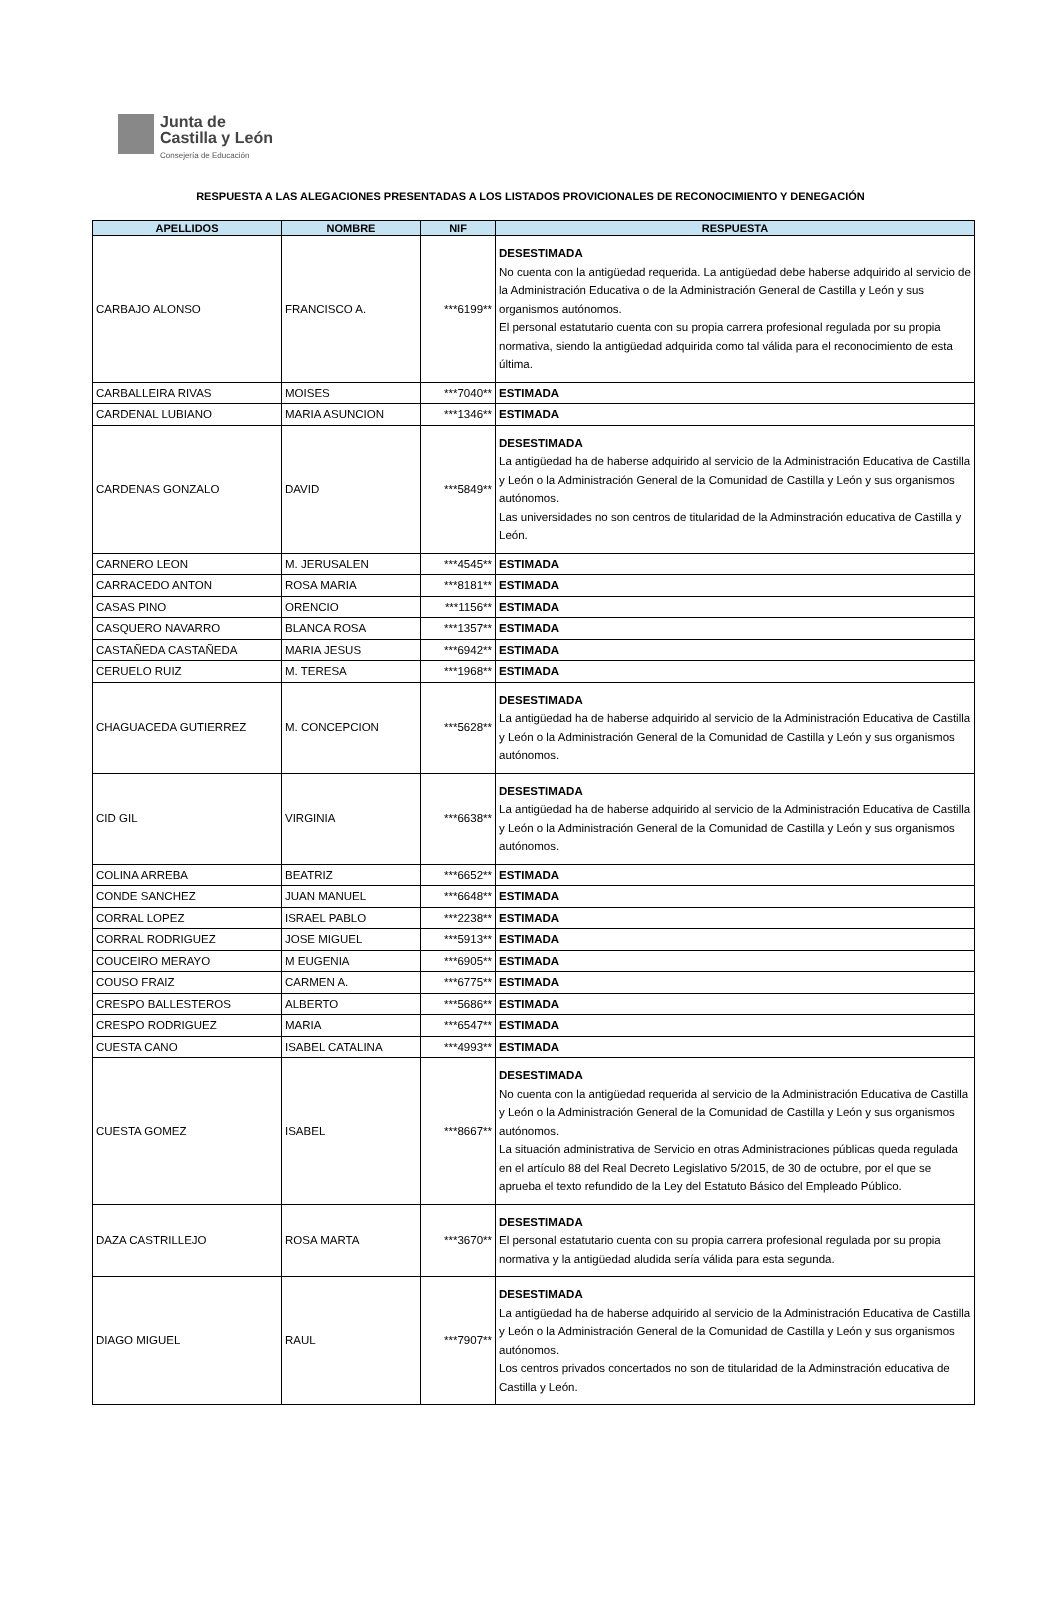Junta de
Castilla y León
Consejería de Educación
RESPUESTA A LAS ALEGACIONES PRESENTADAS A LOS LISTADOS PROVICIONALES DE RECONOCIMIENTO Y DENEGACIÓN
| APELLIDOS | NOMBRE | NIF | RESPUESTA |
| --- | --- | --- | --- |
| CARBAJO ALONSO | FRANCISCO A. | ***6199** | DESESTIMADA No cuenta con la antigüedad requerida. La antigüedad debe haberse adquirido al servicio de la Administración Educativa o de la Administración General de Castilla y León y sus organismos autónomos. El personal estatutario cuenta con su propia carrera profesional regulada por su propia normativa, siendo la antigüedad adquirida como tal válida para el reconocimiento de esta última. |
| CARBALLEIRA RIVAS | MOISES | ***7040** | ESTIMADA |
| CARDENAL LUBIANO | MARIA ASUNCION | ***1346** | ESTIMADA |
| CARDENAS GONZALO | DAVID | ***5849** | DESESTIMADA La antigüedad ha de haberse adquirido al servicio de la Administración Educativa de Castilla y León o la Administración General de la Comunidad de Castilla y León y sus organismos autónomos. Las universidades no son centros de titularidad de la Adminstración educativa de Castilla y León. |
| CARNERO LEON | M. JERUSALEN | ***4545** | ESTIMADA |
| CARRACEDO ANTON | ROSA MARIA | ***8181** | ESTIMADA |
| CASAS PINO | ORENCIO | ***1156** | ESTIMADA |
| CASQUERO NAVARRO | BLANCA ROSA | ***1357** | ESTIMADA |
| CASTAÑEDA CASTAÑEDA | MARIA JESUS | ***6942** | ESTIMADA |
| CERUELO RUIZ | M. TERESA | ***1968** | ESTIMADA |
| CHAGUACEDA GUTIERREZ | M. CONCEPCION | ***5628** | DESESTIMADA La antigüedad ha de haberse adquirido al servicio de la Administración Educativa de Castilla y León o la Administración General de la Comunidad de Castilla y León y sus organismos autónomos. |
| CID GIL | VIRGINIA | ***6638** | DESESTIMADA La antigüedad ha de haberse adquirido al servicio de la Administración Educativa de Castilla y León o la Administración General de la Comunidad de Castilla y León y sus organismos autónomos. |
| COLINA ARREBA | BEATRIZ | ***6652** | ESTIMADA |
| CONDE SANCHEZ | JUAN MANUEL | ***6648** | ESTIMADA |
| CORRAL LOPEZ | ISRAEL PABLO | ***2238** | ESTIMADA |
| CORRAL RODRIGUEZ | JOSE MIGUEL | ***5913** | ESTIMADA |
| COUCEIRO MERAYO | M EUGENIA | ***6905** | ESTIMADA |
| COUSO FRAIZ | CARMEN A. | ***6775** | ESTIMADA |
| CRESPO BALLESTEROS | ALBERTO | ***5686** | ESTIMADA |
| CRESPO RODRIGUEZ | MARIA | ***6547** | ESTIMADA |
| CUESTA CANO | ISABEL CATALINA | ***4993** | ESTIMADA |
| CUESTA GOMEZ | ISABEL | ***8667** | DESESTIMADA No cuenta con la antigüedad requerida al servicio de la Administración Educativa de Castilla y León o la Administración General de la Comunidad de Castilla y León y sus organismos autónomos. La situación administrativa de Servicio en otras Administraciones públicas queda regulada en el artículo 88 del Real Decreto Legislativo 5/2015, de 30 de octubre, por el que se aprueba el texto refundido de la Ley del Estatuto Básico del Empleado Público. |
| DAZA CASTRILLEJO | ROSA MARTA | ***3670** | DESESTIMADA El personal estatutario cuenta con su propia carrera profesional regulada por su propia normativa y la antigüedad aludida sería válida para esta segunda. |
| DIAGO MIGUEL | RAUL | ***7907** | DESESTIMADA La antigüedad ha de haberse adquirido al servicio de la Administración Educativa de Castilla y León o la Administración General de la Comunidad de Castilla y León y sus organismos autónomos. Los centros privados concertados no son de titularidad de la Adminstración educativa de Castilla y León. |